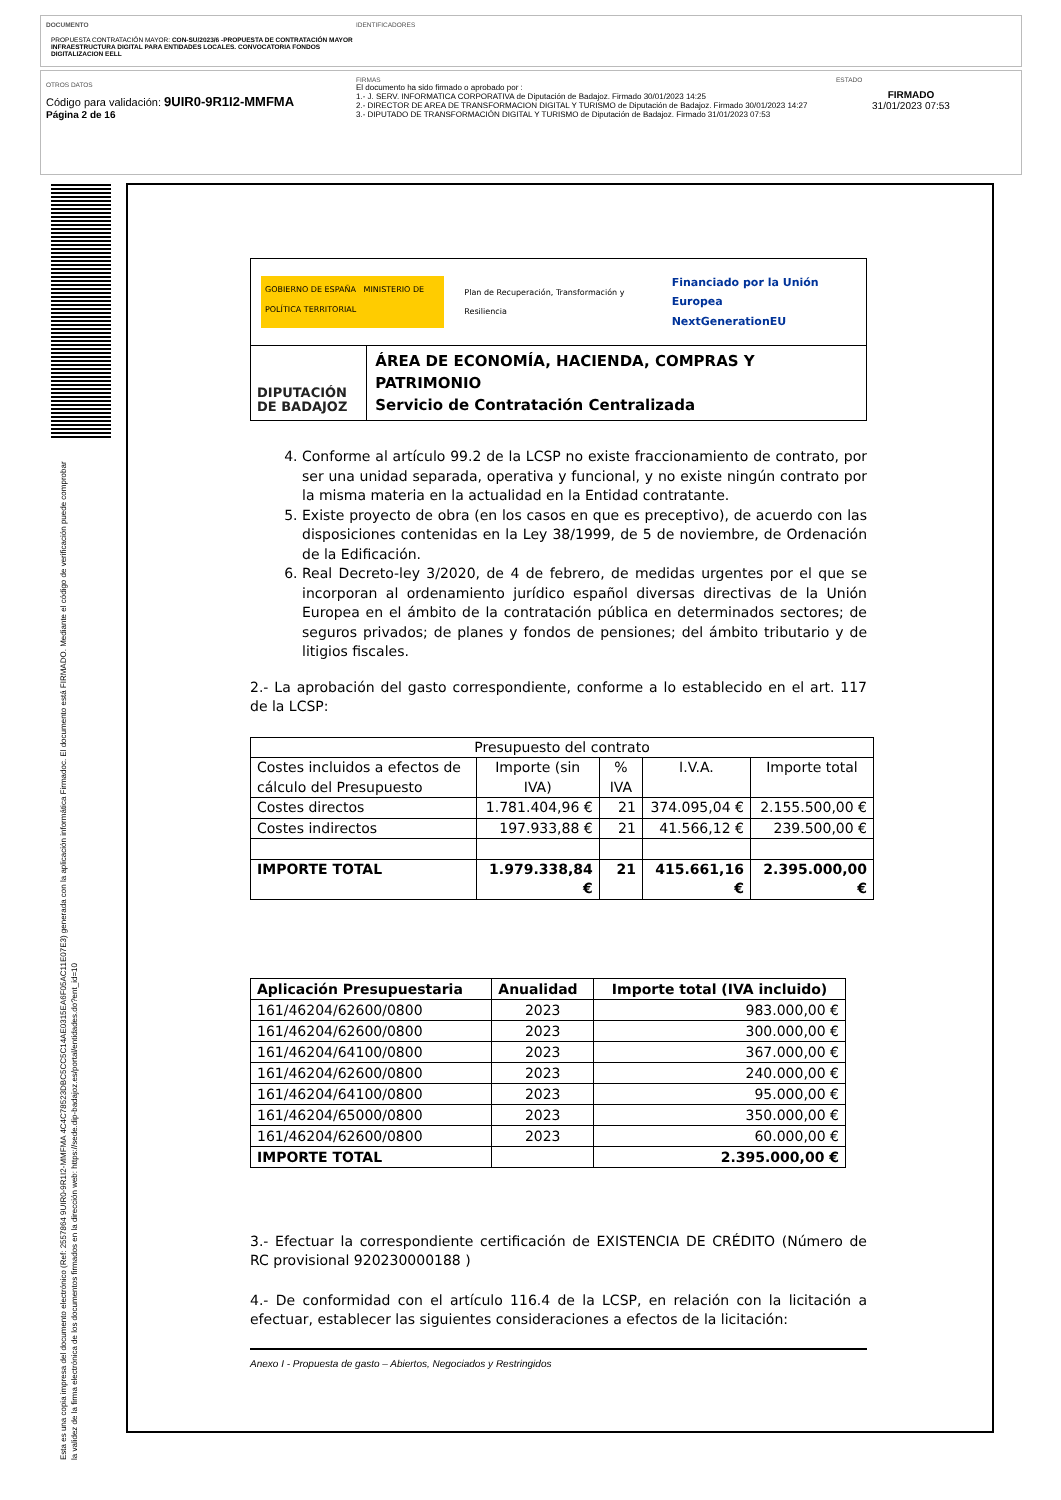DOCUMENTO
PROPUESTA CONTRATACIÓN MAYOR: CON-SU/2023/6 -PROPUESTA DE CONTRATACIÓN MAYOR INFRAESTRUCTURA DIGITAL PARA ENTIDADES LOCALES. CONVOCATORIA FONDOS DIGITALIZACION EELL
IDENTIFICADORES
OTROS DATOS
Código para validación: 9UIR0-9R1I2-MMFMA
Página 2 de 16
FIRMAS
El documento ha sido firmado o aprobado por :
1.- J. SERV. INFORMATICA CORPORATIVA de Diputación de Badajoz. Firmado 30/01/2023 14:25
2.- DIRECTOR DE AREA DE TRANSFORMACION DIGITAL Y TURISMO de Diputación de Badajoz. Firmado 30/01/2023 14:27
3.- DIPUTADO DE TRANSFORMACIÓN DIGITAL Y TURISMO de Diputación de Badajoz. Firmado 31/01/2023 07:53
ESTADO
FIRMADO
31/01/2023 07:53
Esta es una copia impresa del documento electrónico (Ref: 2557864 9UIR0-9R1I2-MMFMA 4C4C78523DBC5CC5C14AE0315EA6F05AC11E07E3) generada con la aplicación informática Firmadoc. El documento está FIRMADO. Mediante el código de verificación puede comprobar la validez de la firma electrónica de los documentos firmados en la dirección web: https://sede.dip-badajoz.es/portal/entidades.do?ent_id=10
GOBIERNO DE ESPAÑA MINISTERIO DE POLÍTICA TERRITORIAL
Plan de Recuperación, Transformación y Resiliencia
Financiado por la Unión Europea
NextGenerationEU
DIPUTACIÓN
DE BADAJOZ
ÁREA DE ECONOMÍA, HACIENDA, COMPRAS Y PATRIMONIO
Servicio de Contratación Centralizada
4. Conforme al artículo 99.2 de la LCSP no existe fraccionamiento de contrato, por ser una unidad separada, operativa y funcional, y no existe ningún contrato por la misma materia en la actualidad en la Entidad contratante.
5. Existe proyecto de obra (en los casos en que es preceptivo), de acuerdo con las disposiciones contenidas en la Ley 38/1999, de 5 de noviembre, de Ordenación de la Edificación.
6. Real Decreto-ley 3/2020, de 4 de febrero, de medidas urgentes por el que se incorporan al ordenamiento jurídico español diversas directivas de la Unión Europea en el ámbito de la contratación pública en determinados sectores; de seguros privados; de planes y fondos de pensiones; del ámbito tributario y de litigios fiscales.
2.- La aprobación del gasto correspondiente, conforme a lo establecido en el art. 117 de la LCSP:
| Presupuesto del contrato | | | | |
| --- | --- | --- | --- | --- |
| Costes incluidos a efectos de cálculo del Presupuesto | Importe (sin IVA) | % IVA | I.V.A. | Importe total |
| Costes directos | 1.781.404,96 € | 21 | 374.095,04 € | 2.155.500,00 € |
| Costes indirectos | 197.933,88 € | 21 | 41.566,12 € | 239.500,00 € |
| IMPORTE TOTAL | 1.979.338,84 € | 21 | 415.661,16 € | 2.395.000,00 € |
| Aplicación Presupuestaria | Anualidad | Importe total (IVA incluido) |
| --- | --- | --- |
| 161/46204/62600/0800 | 2023 | 983.000,00 € |
| 161/46204/62600/0800 | 2023 | 300.000,00 € |
| 161/46204/64100/0800 | 2023 | 367.000,00 € |
| 161/46204/62600/0800 | 2023 | 240.000,00 € |
| 161/46204/64100/0800 | 2023 | 95.000,00 € |
| 161/46204/65000/0800 | 2023 | 350.000,00 € |
| 161/46204/62600/0800 | 2023 | 60.000,00 € |
| IMPORTE TOTAL | | 2.395.000,00 € |
3.- Efectuar la correspondiente certificación de EXISTENCIA DE CRÉDITO (Número de RC provisional 920230000188 )
4.- De conformidad con el artículo 116.4 de la LCSP, en relación con la licitación a efectuar, establecer las siguientes consideraciones a efectos de la licitación:
Anexo I - Propuesta de gasto – Abiertos, Negociados y Restringidos